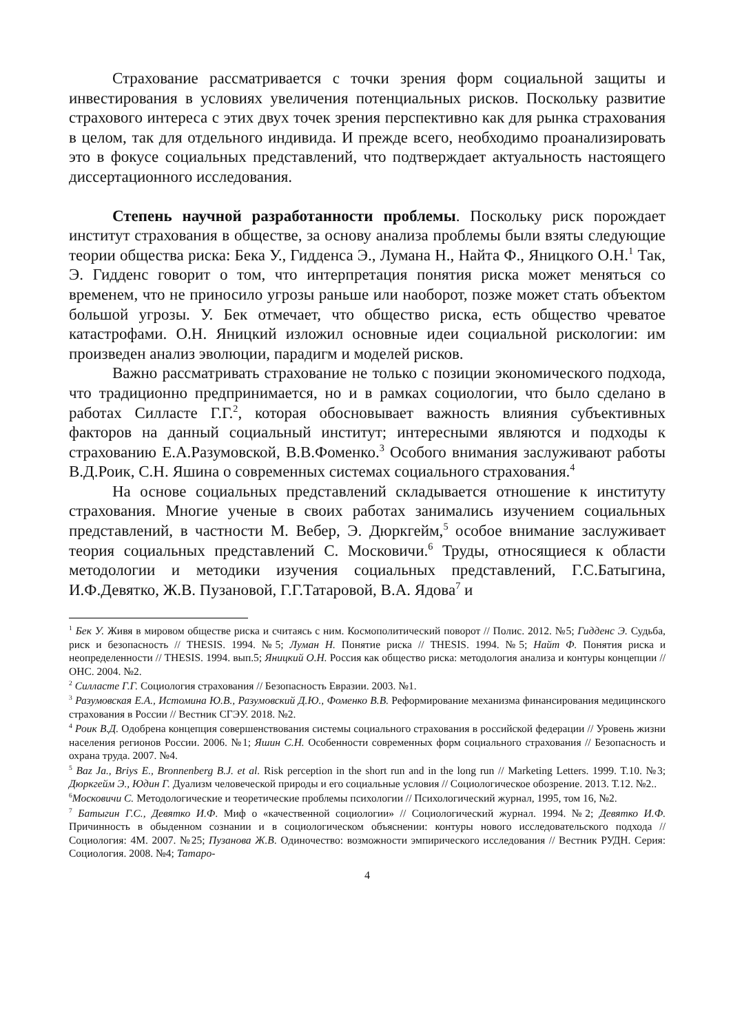Страхование рассматривается с точки зрения форм социальной защиты и инвестирования в условиях увеличения потенциальных рисков. Поскольку развитие страхового интереса с этих двух точек зрения перспективно как для рынка страхования в целом, так для отдельного индивида. И прежде всего, необходимо проанализировать это в фокусе социальных представлений, что подтверждает актуальность настоящего диссертационного исследования.
Степень научной разработанности проблемы. Поскольку риск порождает институт страхования в обществе, за основу анализа проблемы были взяты следующие теории общества риска: Бека У., Гидденса Э., Лумана Н., Найта Ф., Яницкого О.Н.<sup>1</sup> Так, Э. Гидденс говорит о том, что интерпретация понятия риска может меняться со временем, что не приносило угрозы раньше или наоборот, позже может стать объектом большой угрозы. У. Бек отмечает, что общество риска, есть общество чреватое катастрофами. О.Н. Яницкий изложил основные идеи социальной рискологии: им произведен анализ эволюции, парадигм и моделей рисков.
Важно рассматривать страхование не только с позиции экономического подхода, что традиционно предпринимается, но и в рамках социологии, что было сделано в работах Силласте Г.Г.<sup>2</sup>, которая обосновывает важность влияния субъективных факторов на данный социальный институт; интересными являются и подходы к страхованию Е.А.Разумовской, В.В.Фоменко.<sup>3</sup> Особого внимания заслуживают работы В.Д.Роик, С.Н. Яшина о современных системах социального страхования.<sup>4</sup>
На основе социальных представлений складывается отношение к институту страхования. Многие ученые в своих работах занимались изучением социальных представлений, в частности М. Вебер, Э. Дюркгейм,<sup>5</sup> особое внимание заслуживает теория социальных представлений С. Московичи.<sup>6</sup> Труды, относящиеся к области методологии и методики изучения социальных представлений, Г.С.Батыгина, И.Ф.Девятко, Ж.В. Пузановой, Г.Г.Татаровой, В.А. Ядова<sup>7</sup> и
<sup>1</sup> Бек У. Живя в мировом обществе риска и считаясь с ним. Космополитический поворот // Полис. 2012. №5; Гидденс Э. Судьба, риск и безопасность // THESIS. 1994. №5; Луман Н. Понятие риска // THESIS. 1994. №5; Найт Ф. Понятия риска и неопределенности // THESIS. 1994. вып.5; Яницкий О.Н. Россия как общество риска: методология анализа и контуры концепции // ОНС. 2004. №2.
<sup>2</sup> Силласте Г.Г. Социология страхования // Безопасность Евразии. 2003. №1.
<sup>3</sup> Разумовская Е.А., Истомина Ю.В., Разумовский Д.Ю., Фоменко В.В. Реформирование механизма финансирования медицинского страхования в России // Вестник СГЭУ. 2018. №2.
<sup>4</sup> Роик В.Д. Одобрена концепция совершенствования системы социального страхования в российской федерации // Уровень жизни населения регионов России. 2006. №1; Яшин С.Н. Особенности современных форм социального страхования // Безопасность и охрана труда. 2007. №4.
<sup>5</sup> Baz Ja., Briys E., Bronnenberg B.J. et al. Risk perception in the short run and in the long run // Marketing Letters. 1999. T.10. №3; Дюркгейм Э., Юдин Г. Дуализм человеческой природы и его социальные условия // Социологическое обозрение. 2013. Т.12. №2..
<sup>6</sup> Московичи С. Методологические и теоретические проблемы психологии // Психологический журнал, 1995, том 16, №2.
<sup>7</sup> Батыгин Г.С., Девятко И.Ф. Миф о «качественной социологии» // Социологический журнал. 1994. №2; Девятко И.Ф. Причинность в обыденном сознании и в социологическом объяснении: контуры нового исследовательского подхода // Социология: 4М. 2007. №25; Пузанова Ж.В. Одиночество: возможности эмпирического исследования // Вестник РУДН. Серия: Социология. 2008. №4; Татаро-
4